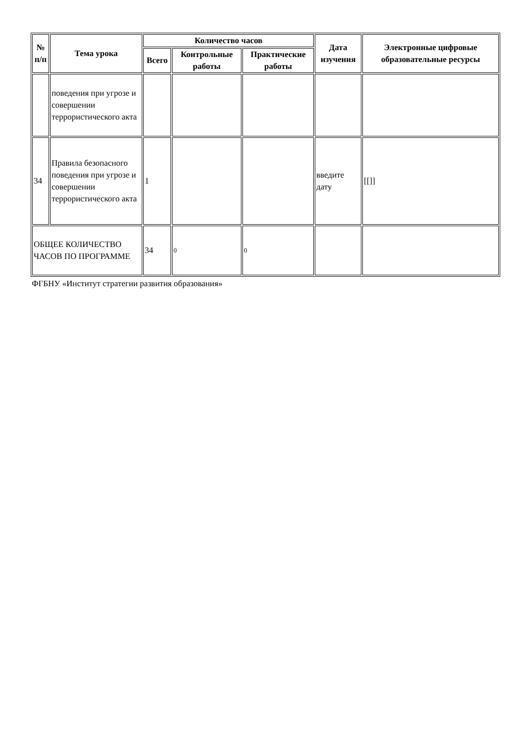| № п/п | Тема урока | Количество часов | | | Дата изучения | Электронные цифровые образовательные ресурсы |
| --- | --- | --- | --- | --- | --- | --- |
| | | Всего | Контрольные работы | Практические работы | | |
| | поведения при угрозе и совершении террористического акта | | | | | |
| 34 | Правила безопасного поведения при угрозе и совершении террористического акта | 1 | | | введите дату | [[]] |
| ОБЩЕЕ КОЛИЧЕСТВО ЧАСОВ ПО ПРОГРАММЕ | | 34 | 0 | 0 | | |
ФГБНУ «Институт стратегии развития образования»